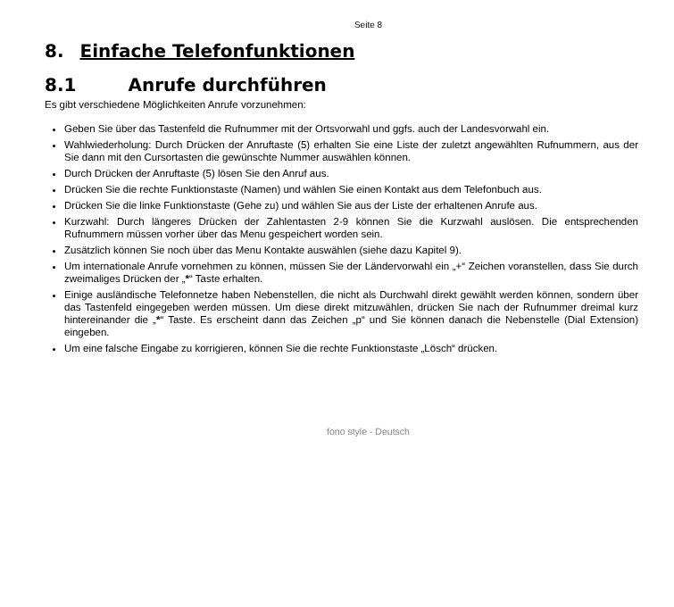Seite 8
8. Einfache Telefonfunktionen
8.1 Anrufe durchführen
Es gibt verschiedene Möglichkeiten Anrufe vorzunehmen:
Geben Sie über das Tastenfeld die Rufnummer mit der Ortsvorwahl und ggfs. auch der Landesvorwahl ein.
Wahlwiederholung: Durch Drücken der Anruftaste (5) erhalten Sie eine Liste der zuletzt angewählten Rufnummern, aus der Sie dann mit den Cursortasten die gewünschte Nummer auswählen können.
Durch Drücken der Anruftaste (5) lösen Sie den Anruf aus.
Drücken Sie die rechte Funktionstaste (Namen) und wählen Sie einen Kontakt aus dem Telefonbuch aus.
Drücken Sie die linke Funktionstaste (Gehe zu) und wählen Sie aus der Liste der erhaltenen Anrufe aus.
Kurzwahl: Durch längeres Drücken der Zahlentasten 2-9 können Sie die Kurzwahl auslösen. Die entsprechenden Rufnummern müssen vorher über das Menu gespeichert worden sein.
Zusätzlich können Sie noch über das Menu Kontakte auswählen (siehe dazu Kapitel 9).
Um internationale Anrufe vornehmen zu können, müssen Sie der Ländervorwahl ein „+“ Zeichen voranstellen, dass Sie durch zweimaliges Drücken der „*“ Taste erhalten.
Einige ausländische Telefonnetze haben Nebenstellen, die nicht als Durchwahl direkt gewählt werden können, sondern über das Tastenfeld eingegeben werden müssen. Um diese direkt mitzuwählen, drücken Sie nach der Rufnummer dreimal kurz hintereinander die „*“ Taste. Es erscheint dann das Zeichen „p“ und Sie können danach die Nebenstelle (Dial Extension) eingeben.
Um eine falsche Eingabe zu korrigieren, können Sie die rechte Funktionstaste „Lösch“ drücken.
fono style - Deutsch